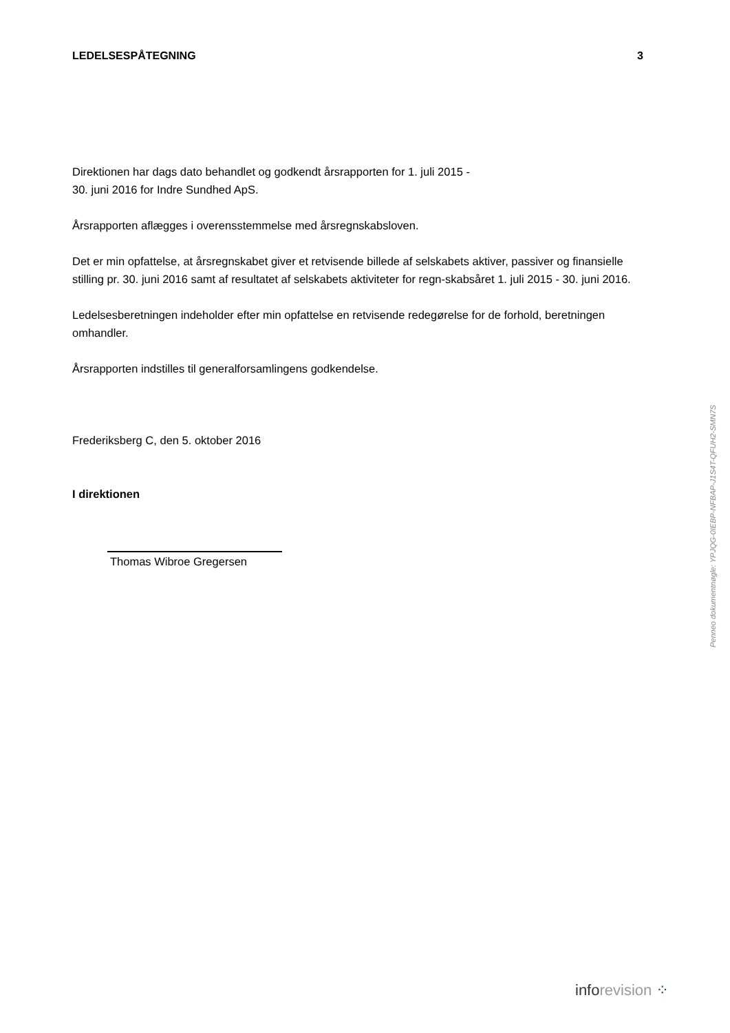LEDELSESPÅTEGNING 3
Direktionen har dags dato behandlet og godkendt årsrapporten for 1. juli 2015 -
30. juni 2016 for Indre Sundhed ApS.
Årsrapporten aflægges i overensstemmelse med årsregnskabsloven.
Det er min opfattelse, at årsregnskabet giver et retvisende billede af selskabets aktiver, passiver og finansielle stilling pr. 30. juni 2016 samt af resultatet af selskabets aktiviteter for regn-skabsåret 1. juli 2015 - 30. juni 2016.
Ledelsesberetningen indeholder efter min opfattelse en retvisende redegørelse for de forhold, beretningen omhandler.
Årsrapporten indstilles til generalforsamlingens godkendelse.
Frederiksberg C, den 5. oktober 2016
I direktionen
Thomas Wibroe Gregersen
Penneo dokumentnøgle: YPJQG-0IEBP-NFBAP-J1S4T-QFUH2-SMN7S
inforevision ⁘